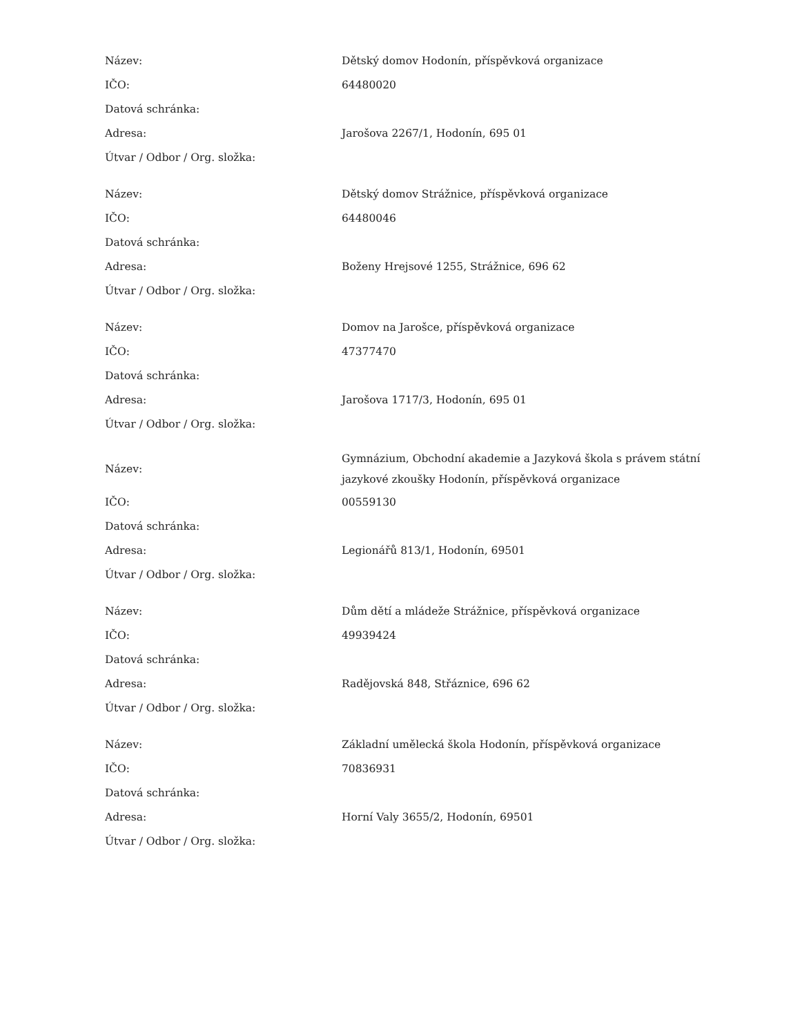| Název: | Dětský domov Hodonín, příspěvková organizace |
| IČO: | 64480020 |
| Datová schránka: | |
| Adresa: | Jarošova 2267/1, Hodonín, 695 01 |
| Útvar / Odbor / Org. složka: | |
| Název: | Dětský domov Strážnice, příspěvková organizace |
| IČO: | 64480046 |
| Datová schránka: | |
| Adresa: | Boženy Hrejsové 1255, Strážnice, 696 62 |
| Útvar / Odbor / Org. složka: | |
| Název: | Domov na Jarošce, příspěvková organizace |
| IČO: | 47377470 |
| Datová schránka: | |
| Adresa: | Jarošova 1717/3, Hodonín, 695 01 |
| Útvar / Odbor / Org. složka: | |
| Název: | Gymnázium, Obchodní akademie a Jazyková škola s právem státní jazykové zkoušky Hodonín, příspěvková organizace |
| IČO: | 00559130 |
| Datová schránka: | |
| Adresa: | Legionářů 813/1, Hodonín, 69501 |
| Útvar / Odbor / Org. složka: | |
| Název: | Dům dětí a mládeže Strážnice, příspěvková organizace |
| IČO: | 49939424 |
| Datová schránka: | |
| Adresa: | Radějovská 848, Střáznice, 696 62 |
| Útvar / Odbor / Org. složka: | |
| Název: | Základní umělecká škola Hodonín, příspěvková organizace |
| IČO: | 70836931 |
| Datová schránka: | |
| Adresa: | Horní Valy 3655/2, Hodonín, 69501 |
| Útvar / Odbor / Org. složka: | |